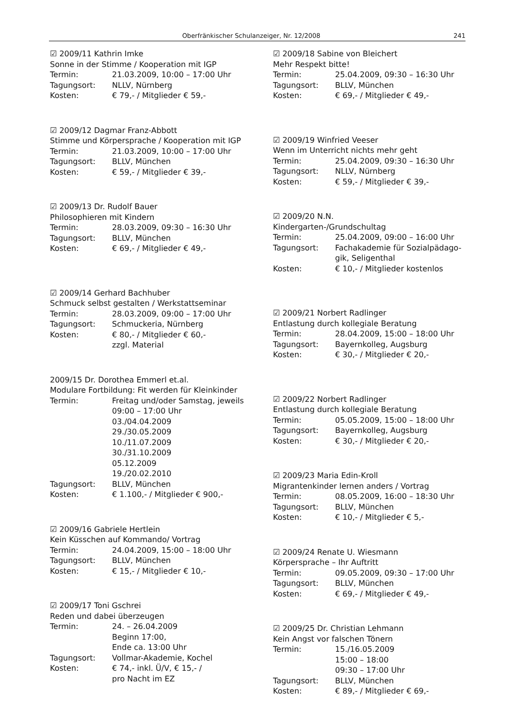Oberfränkischer Schulanzeiger, Nr. 12/2008 241
☑ 2009/11 Kathrin Imke
Sonne in der Stimme / Kooperation mit IGP
Termin: 21.03.2009, 10:00 – 17:00 Uhr
Tagungsort: NLLV, Nürnberg
Kosten: € 79,- / Mitglieder € 59,-
☑ 2009/12 Dagmar Franz-Abbott
Stimme und Körpersprache / Kooperation mit IGP
Termin: 21.03.2009, 10:00 – 17:00 Uhr
Tagungsort: BLLV, München
Kosten: € 59,- / Mitglieder € 39,-
☑ 2009/13 Dr. Rudolf Bauer
Philosophieren mit Kindern
Termin: 28.03.2009, 09:30 – 16:30 Uhr
Tagungsort: BLLV, München
Kosten: € 69,- / Mitglieder € 49,-
☑ 2009/14 Gerhard Bachhuber
Schmuck selbst gestalten / Werkstattseminar
Termin: 28.03.2009, 09:00 – 17:00 Uhr
Tagungsort: Schmuckeria, Nürnberg
Kosten: € 80,- / Mitglieder € 60,-
zzgl. Material
2009/15 Dr. Dorothea Emmerl et.al.
Modulare Fortbildung: Fit werden für Kleinkinder
Termin: Freitag und/oder Samstag, jeweils
09:00 – 17:00 Uhr
03./04.04.2009
29./30.05.2009
10./11.07.2009
30./31.10.2009
05.12.2009
19./20.02.2010
Tagungsort: BLLV, München
Kosten: € 1.100,- / Mitglieder € 900,-
☑ 2009/16 Gabriele Hertlein
Kein Küsschen auf Kommando/ Vortrag
Termin: 24.04.2009, 15:00 – 18:00 Uhr
Tagungsort: BLLV, München
Kosten: € 15,- / Mitglieder € 10,-
☑ 2009/17 Toni Gschrei
Reden und dabei überzeugen
Termin: 24. – 26.04.2009
Beginn 17:00,
Ende ca. 13:00 Uhr
Tagungsort: Vollmar-Akademie, Kochel
Kosten: € 74,- inkl. Ü/V, € 15,- /
pro Nacht im EZ
☑ 2009/18 Sabine von Bleichert
Mehr Respekt bitte!
Termin: 25.04.2009, 09:30 – 16:30 Uhr
Tagungsort: BLLV, München
Kosten: € 69,- / Mitglieder € 49,-
☑ 2009/19 Winfried Veeser
Wenn im Unterricht nichts mehr geht
Termin: 25.04.2009, 09:30 – 16:30 Uhr
Tagungsort: NLLV, Nürnberg
Kosten: € 59,- / Mitglieder € 39,-
☑ 2009/20 N.N.
Kindergarten-/Grundschultag
Termin: 25.04.2009, 09:00 – 16:00 Uhr
Tagungsort: Fachakademie für Sozialpädago-
gik, Seligenthal
Kosten: € 10,- / Mitglieder kostenlos
☑ 2009/21 Norbert Radlinger
Entlastung durch kollegiale Beratung
Termin: 28.04.2009, 15:00 – 18:00 Uhr
Tagungsort: Bayernkolleg, Augsburg
Kosten: € 30,- / Mitglieder € 20,-
☑ 2009/22 Norbert Radlinger
Entlastung durch kollegiale Beratung
Termin: 05.05.2009, 15:00 – 18:00 Uhr
Tagungsort: Bayernkolleg, Augsburg
Kosten: € 30,- / Mitglieder € 20,-
☑ 2009/23 Maria Edin-Kroll
Migrantenkinder lernen anders / Vortrag
Termin: 08.05.2009, 16:00 – 18:30 Uhr
Tagungsort: BLLV, München
Kosten: € 10,- / Mitglieder € 5,-
☑ 2009/24 Renate U. Wiesmann
Körpersprache – Ihr Auftritt
Termin: 09.05.2009, 09:30 – 17:00 Uhr
Tagungsort: BLLV, München
Kosten: € 69,- / Mitglieder € 49,-
☑ 2009/25 Dr. Christian Lehmann
Kein Angst vor falschen Tönern
Termin: 15./16.05.2009
15:00 – 18:00
09:30 – 17:00 Uhr
Tagungsort: BLLV, München
Kosten: € 89,- / Mitglieder € 69,-